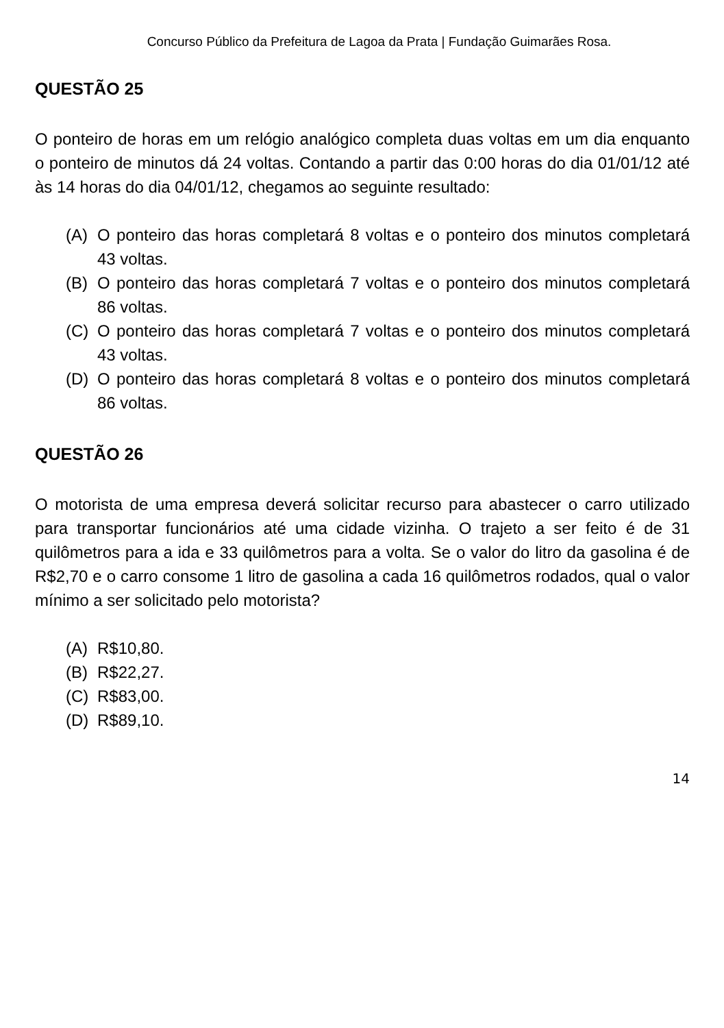Concurso Público da Prefeitura de Lagoa da Prata | Fundação Guimarães Rosa.
QUESTÃO 25
O ponteiro de horas em um relógio analógico completa duas voltas em um dia enquanto o ponteiro de minutos dá 24 voltas. Contando a partir das 0:00 horas do dia 01/01/12 até às 14 horas do dia 04/01/12, chegamos ao seguinte resultado:
(A) O ponteiro das horas completará 8 voltas e o ponteiro dos minutos completará 43 voltas.
(B) O ponteiro das horas completará 7 voltas e o ponteiro dos minutos completará 86 voltas.
(C) O ponteiro das horas completará 7 voltas e o ponteiro dos minutos completará 43 voltas.
(D) O ponteiro das horas completará 8 voltas e o ponteiro dos minutos completará 86 voltas.
QUESTÃO 26
O motorista de uma empresa deverá solicitar recurso para abastecer o carro utilizado para transportar funcionários até uma cidade vizinha. O trajeto a ser feito é de 31 quilômetros para a ida e 33 quilômetros para a volta. Se o valor do litro da gasolina é de R$2,70 e o carro consome 1 litro de gasolina a cada 16 quilômetros rodados, qual o valor mínimo a ser solicitado pelo motorista?
(A) R$10,80.
(B) R$22,27.
(C) R$83,00.
(D) R$89,10.
14